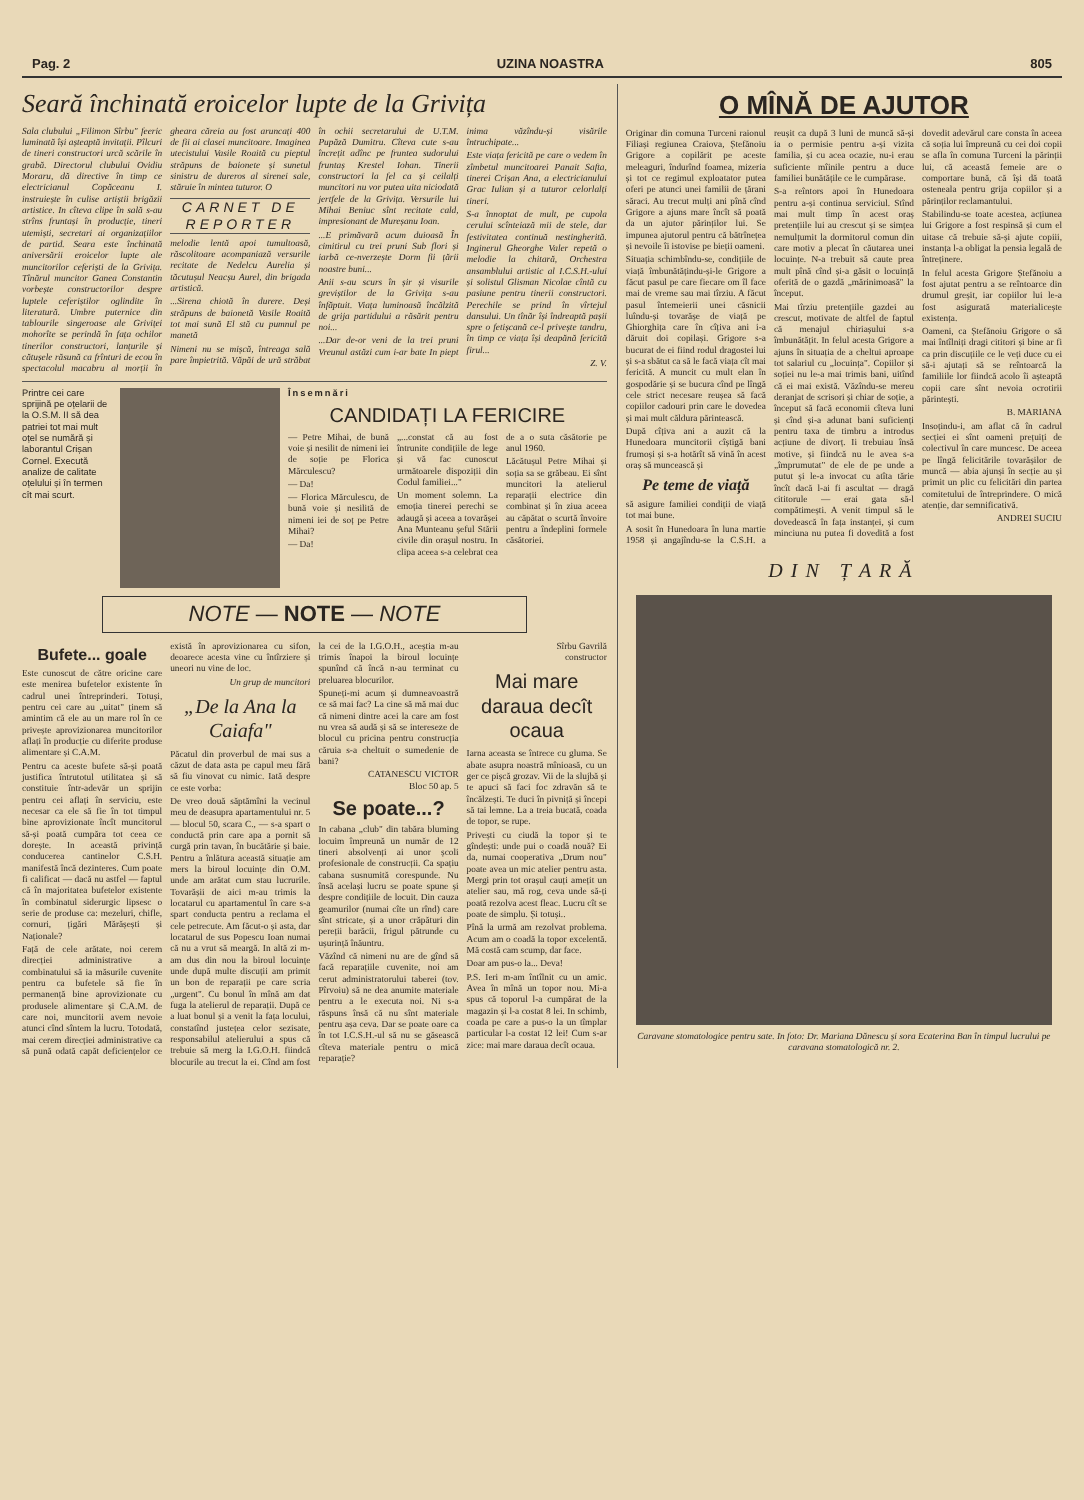Pag. 2 UZINA NOASTRA 805
Seară închinată eroicelor lupte de la Grivița
Sala clubului „Filimon Sîrbu" feeric luminată își așteaptă invitații. Pîlcuri de tineri constructori urcă scările în grabă. Directorul clubului Ovidiu Moraru, dă directive în timp ce electricianul Copăceanu I. instruiește în culise artiștii brigăzii artistice. In cîteva clipe în sală s-au strîns fruntași în producție, tineri utemiști, secretari ai organizațiilor de partid. Seara este închinată aniversării eroicelor lupte ale muncitorilor ceferiști de la Grivița. Tînărul muncitor Ganea Constantin vorbește constructorilor despre luptele ceferiștilor oglindite în literatură. Umbre puternice din tablourile singeroase ale Griviței mohorîte se perindă în fața ochilor tinerilor constructori, lanțurile și cătușele răsună ca frînturi de ecou în spectacolul macabru al morții în gheara căreia au fost aruncați 400 de fii ai clasei muncitoare. Imaginea utecistului Vasile Roaită cu pieptul străpuns de baionete și sunetul sinistru de dureros al sirenei sale, stăruie în mintea tuturor. O
CARNET DE REPORTER
melodie lentă apoi tumultoasă, răscolitoare acompaniază versurile recitate de Nedelcu Aurelia și tăcutușul Neacșu Aurel, din brigada artistică.
...Sirena chiotă în durere. Deși străpuns de baionetă Vasile Roaită tot mai sună El stă cu pumnul pe manetă
Nimeni nu se mișcă, întreaga sală pare împietrită. Văpăi de ură străbat în ochii secretarului de U.T.M. Pupăză Dumitru. Cîteva cute s-au încrețit adînc pe fruntea sudorului fruntaș Krestel Iohan. Tinerii constructori la fel ca și ceilalți muncitori nu vor putea uita niciodată jertfele de la Grivița. Versurile lui Mihai Beniuc sînt recitate cald, impresionant de Mureșanu Ioan.
...E primăvară acum duioasă În cimitirul cu trei pruni Sub flori și iarbă ce-nverzește Dorm fii țării noastre buni...
Anii s-au scurs în șir și visurile greviștilor de la Grivița s-au înfăptuit. Viața luminoasă încălzită de grija partidului a răsărit pentru noi...
...Dar de-or veni de la trei pruni Vreunul astăzi cum i-ar bate In piept inima văzîndu-și visările întruchipate...
Este viața fericită pe care o vedem în zîmbetul muncitoarei Panait Safta, tinerei Crișan Ana, a electricianului Grac Iulian și a tuturor celorlalți tineri.
S-a înnoptat de mult, pe cupola cerului scînteiază mii de stele, dar festivitatea continuă nestingherită. Inginerul Gheorghe Valer repetă o melodie la chitară, Orchestra ansamblului artistic al I.C.S.H.-ului și solistul Glisman Nicolae cîntă cu pasiune pentru tinerii constructori. Perechile se prind în vîrtejul dansului. Un tînăr își îndreaptă pașii spre o fetișcană ce-l privește tandru, în timp ce viața își deapănă fericită firul...
Z. V.
Printre cei care sprijină pe oțelarii de la O.S.M. II să dea patriei tot mai mult oțel se numără și laborantul Crișan Cornel. Execută analize de calitate oțelului și în termen cît mai scurt.
Însemnări
CANDIDAȚI LA FERICIRE
— Petre Mihai, de bună voie și nesilit de nimeni iei de soție pe Florica Mărculescu?
— Da!
— Florica Mărculescu, de bună voie și nesilită de nimeni iei de soț pe Petre Mihai?
— Da!
„...constat că au fost întrunite condițiile de lege și vă fac cunoscut următoarele dispoziții din Codul familiei..."
Un moment solemn. La emoția tinerei perechi se adaugă și aceea a tovarășei Ana Munteanu șeful Stării civile din orașul nostru. In clipa aceea s-a celebrat cea de a o suta căsătorie pe anul 1960.
Lăcătușul Petre Mihai și soția sa se grăbeau. Ei sînt muncitori la atelierul reparații electrice din combinat și în ziua aceea au căpătat o scurtă învoire pentru a îndeplini formele căsătoriei.
NOTE — NOTE — NOTE
Bufete... goale
Este cunoscut de către oricine care este menirea bufetelor existente în cadrul unei întreprinderi. Totuși, pentru cei care au „uitat" ținem să amintim că ele au un mare rol în ce privește aprovizionarea muncitorilor aflați în producție cu diferite produse alimentare și C.A.M.
Pentru ca aceste bufete să-și poată justifica întrutotul utilitatea și să constituie într-adevăr un sprijin pentru cei aflați în serviciu, este necesar ca ele să fie în tot timpul bine aprovizionate încît muncitorul să-și poată cumpăra tot ceea ce dorește. In această privință conducerea cantinelor C.S.H. manifestă încă dezinteres. Cum poate fi calificat — dacă nu astfel — faptul că în majoritatea bufetelor existente în combinatul siderurgic lipsesc o serie de produse ca: mezeluri, chifle, cornuri, țigări Mărășești și Naționale?
Față de cele arătate, noi cerem direcției administrative a combinatului să ia măsurile cuvenite pentru ca bufetele să fie în permanență bine aprovizionate cu produsele alimentare și C.A.M. de care noi, muncitorii avem nevoie atunci cînd sîntem la lucru. Totodată, mai cerem direcției administrative ca să pună odată capăt deficiențelor ce există în aprovizionarea cu sifon, deoarece acesta vine cu întîrziere și uneori nu vine de loc.
Un grup de muncitori
„De la Ana la Caiafa"
Păcatul din proverbul de mai sus a căzut de data asta pe capul meu fără să fiu vinovat cu nimic. Iată despre ce este vorba:
De vreo două săptămîni la vecinul meu de deasupra apartamentului nr. 5 — blocul 50, scara C., — s-a spart o conductă prin care apa a pornit să curgă prin tavan, în bucătărie și baie. Pentru a înlătura această situație am mers la biroul locuințe din O.M. unde am arătat cum stau lucrurile. Tovarășii de aici m-au trimis la locatarul cu apartamentul în care s-a spart conducta pentru a reclama el cele petrecute. Am făcut-o și asta, dar locatarul de sus Popescu Ioan numai că nu a vrut să meargă. In altă zi m-am dus din nou la biroul locuințe unde după multe discuții am primit un bon de reparații pe care scria „urgent". Cu bonul în mînă am dat fuga la atelierul de reparații. După ce a luat bonul și a venit la fața locului, constatînd justețea celor sezisate, responsabilul atelierului a spus că trebuie să merg la I.G.O.H. fiindcă blocurile au trecut la ei. Cînd am fost la cei de la I.G.O.H., aceștia m-au trimis înapoi la biroul locuințe spunînd că încă n-au terminat cu preluarea blocurilor.
Spuneți-mi acum și dumneavoastră ce să mai fac? La cine să mă mai duc că nimeni dintre acei la care am fost nu vrea să audă și să se intereseze de blocul cu pricina pentru construcția căruia s-a cheltuit o sumedenie de bani?
CATANESCU VICTOR
Bloc 50 ap. 5
Se poate...?
In cabana „club" din tabăra bluming locuim împreună un număr de 12 tineri absolvenți ai unor școli profesionale de construcții. Ca spațiu cabana susnumită corespunde. Nu însă același lucru se poate spune și despre condițiile de locuit. Din cauza geamurilor (numai cîte un rînd) care sînt stricate, și a unor crăpături din pereții barăcii, frigul pătrunde cu ușurință înăuntru.
Văzînd că nimeni nu are de gînd să facă reparațiile cuvenite, noi am cerut administratorului taberei (tov. Pîrvoiu) să ne dea anumite materiale pentru a le executa noi. Ni s-a răspuns însă că nu sînt materiale pentru așa ceva. Dar se poate oare ca în tot I.C.S.H.-ul să nu se găsească cîteva materiale pentru o mică reparație?
Sîrbu Gavrilă
constructor
Mai mare daraua decît ocaua
Iarna aceasta se întrece cu gluma. Se abate asupra noastră mînioasă, cu un ger ce pișcă grozav. Vii de la slujbă și te apuci să faci foc zdravăn să te încălzești. Te duci în pivniță și începi să tai lemne. La a treia bucată, coada de topor, se rupe.
Privești cu ciudă la topor și te gîndești: unde pui o coadă nouă? Ei da, numai cooperativa „Drum nou" poate avea un mic atelier pentru asta. Mergi prin tot orașul cauți amețit un atelier sau, mă rog, ceva unde să-ți poată rezolva acest fleac. Lucru cît se poate de simplu. Și totuși..
Pînă la urmă am rezolvat problema. Acum am o coadă la topor excelentă. Mă costă cam scump, dar face.
Doar am pus-o la... Deva!
P.S. Ieri m-am întîlnit cu un amic. Avea în mînă un topor nou. Mi-a spus că toporul l-a cumpărat de la magazin și l-a costat 8 lei. In schimb, coada pe care a pus-o la un tîmplar particular l-a costat 12 lei! Cum s-ar zice: mai mare daraua decît ocaua.
O MÎNĂ DE AJUTOR
Originar din comuna Turceni raionul Filiași regiunea Craiova, Ștefănoiu Grigore a copilărit pe aceste meleaguri, îndurînd foamea, mizeria și tot ce regimul exploatator putea oferi pe atunci unei familii de țărani săraci. Au trecut mulți ani pînă cînd Grigore a ajuns mare încît să poată da un ajutor părinților lui. Se impunea ajutorul pentru că bătrînețea și nevoile îi istovise pe bieții oameni.
Situația schimbîndu-se, condițiile de viață îmbunătățindu-și-le Grigore a făcut pasul pe care fiecare om îl face mai de vreme sau mai tîrziu. A făcut pasul întemeierii unei căsnicii luîndu-și tovarășe de viață pe Ghiorghița care în cîțiva ani i-a dăruit doi copilași. Grigore s-a bucurat de ei fiind rodul dragostei lui și s-a sbătut ca să le facă viața cît mai fericită. A muncit cu mult elan în gospodărie și se bucura cînd pe lîngă cele strict necesare reușea să facă copiilor cadouri prin care le dovedea și mai mult căldura părintească.
După cîțiva ani a auzit că la Hunedoara muncitorii cîștigă bani frumoși și s-a hotărît să vină în acest oraș să muncească și
Pe teme de viață
să asigure familiei condiții de viață tot mai bune.
A sosit în Hunedoara în luna martie 1958 și angajîndu-se la C.S.H. a reușit ca după 3 luni de muncă să-și ia o permisie pentru a-și vizita familia, și cu acea ocazie, nu-i erau suficiente mîinile pentru a duce familiei bunătățile ce le cumpărase.
S-a reîntors apoi în Hunedoara pentru a-și continua serviciul. Stînd mai mult timp în acest oraș pretențiile lui au crescut și se simțea nemulțumit la dormitorul comun din care motiv a plecat în căutarea unei locuințe. N-a trebuit să caute prea mult pînă cînd și-a găsit o locuință oferită de o gazdă „mărinimoasă" la început.
Mai tîrziu pretențiile gazdei au crescut, motivate de altfel de faptul că menajul chiriașului s-a îmbunătățit. In felul acesta Grigore a ajuns în situația de a cheltui aproape tot salariul cu „locuința". Copiilor și soției nu le-a mai trimis bani, uitînd că ei mai există. Văzîndu-se mereu deranjat de scrisori și chiar de soție, a început să facă economii cîteva luni și cînd și-a adunat bani suficienți pentru taxa de timbru a introdus acțiune de divorț. Ii trebuiau însă motive, și fiindcă nu le avea s-a „împrumutat" de ele de pe unde a putut și le-a invocat cu atîta tărie încît dacă l-ai fi ascultat — dragă cititorule — erai gata să-l compătimești. A venit timpul să le dovedească în fața instanței, și cum minciuna nu putea fi dovedită a fost dovedit adevărul care consta în aceea că soția lui împreună cu cei doi copii se afla în comuna Turceni la părinții lui, că această femeie are o comportare bună, că își dă toată osteneala pentru grija copiilor și a părinților reclamantului.
Stabilindu-se toate acestea, acțiunea lui Grigore a fost respinsă și cum el uitase că trebuie să-și ajute copiii, instanța l-a obligat la pensia legală de întreținere.
In felul acesta Grigore Ștefănoiu a fost ajutat pentru a se reîntoarce din drumul greșit, iar copiilor lui le-a fost asigurată materialicește existența.
Oameni, ca Ștefănoiu Grigore o să mai întîlniți dragi cititori și bine ar fi ca prin discuțiile ce le veți duce cu ei să-i ajutați să se reîntoarcă la familiile lor fiindcă acolo îi așteaptă copii care sînt nevoia ocrotirii părintești.
B. MARIANA
Insoțindu-i, am aflat că în cadrul secției ei sînt oameni prețuiți de colectivul în care muncesc. De aceea pe lîngă felicitările tovarășilor de muncă — abia ajunși în secție au și primit un plic cu felicitări din partea comitetului de întreprindere. O mică atenție, dar semnificativă.
ANDREI SUCIU
DIN ȚARĂ
Caravane stomatologice pentru sate. In foto: Dr. Mariana Dănescu și sora Ecaterina Ban în timpul lucrului pe caravana stomatologică nr. 2.